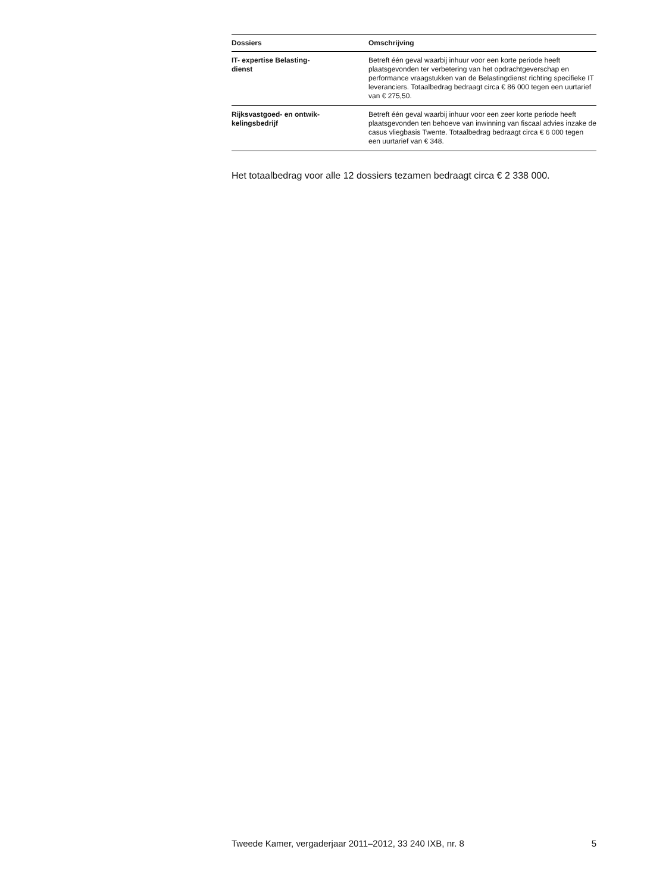| Dossiers | Omschrijving |
| --- | --- |
| IT- expertise Belasting- dienst | Betreft één geval waarbij inhuur voor een korte periode heeft plaatsgevonden ter verbetering van het opdrachtgeverschap en performance vraagstukken van de Belastingdienst richting specifieke IT leveranciers. Totaalbedrag bedraagt circa € 86 000 tegen een uurtarief van € 275,50. |
| Rijksvastgoed- en ontwik- kelingsbedrijf | Betreft één geval waarbij inhuur voor een zeer korte periode heeft plaatsgevonden ten behoeve van inwinning van fiscaal advies inzake de casus vliegbasis Twente. Totaalbedrag bedraagt circa € 6 000 tegen een uurtarief van € 348. |
Het totaalbedrag voor alle 12 dossiers tezamen bedraagt circa € 2 338 000.
Tweede Kamer, vergaderjaar 2011–2012, 33 240 IXB, nr. 8 5